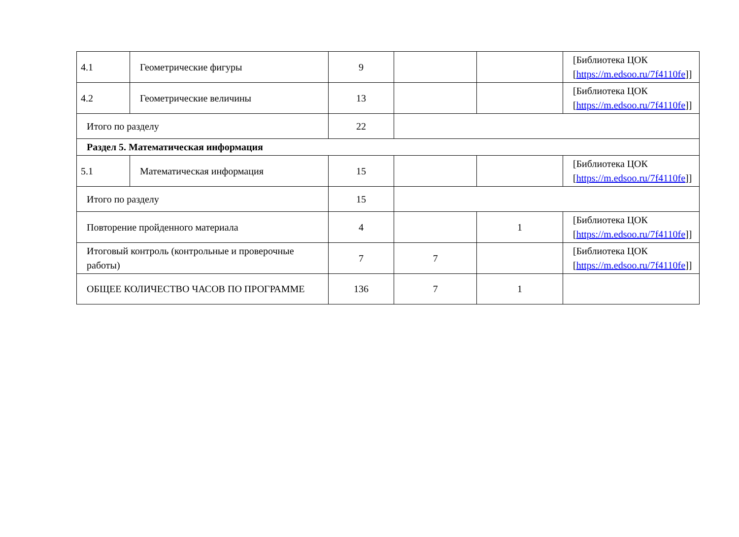| 4.1 | Геометрические фигуры | 9 | | | [Библиотека ЦОК [ https://m.edsoo.ru/7f4110fe ]] |
| 4.2 | Геометрические величины | 13 | | | [Библиотека ЦОК [ https://m.edsoo.ru/7f4110fe ]] |
| Итого по разделу | | 22 | | | |
| Раздел 5. Математическая информация | | | | | |
| 5.1 | Математическая информация | 15 | | | [Библиотека ЦОК [ https://m.edsoo.ru/7f4110fe ]] |
| Итого по разделу | | 15 | | | |
| Повторение пройденного материала | | 4 | | 1 | [Библиотека ЦОК [ https://m.edsoo.ru/7f4110fe ]] |
| Итоговый контроль (контрольные и проверочные работы) | | 7 | 7 | | [Библиотека ЦОК [ https://m.edsoo.ru/7f4110fe ]] |
| ОБЩЕЕ КОЛИЧЕСТВО ЧАСОВ ПО ПРОГРАММЕ | | 136 | 7 | 1 | |